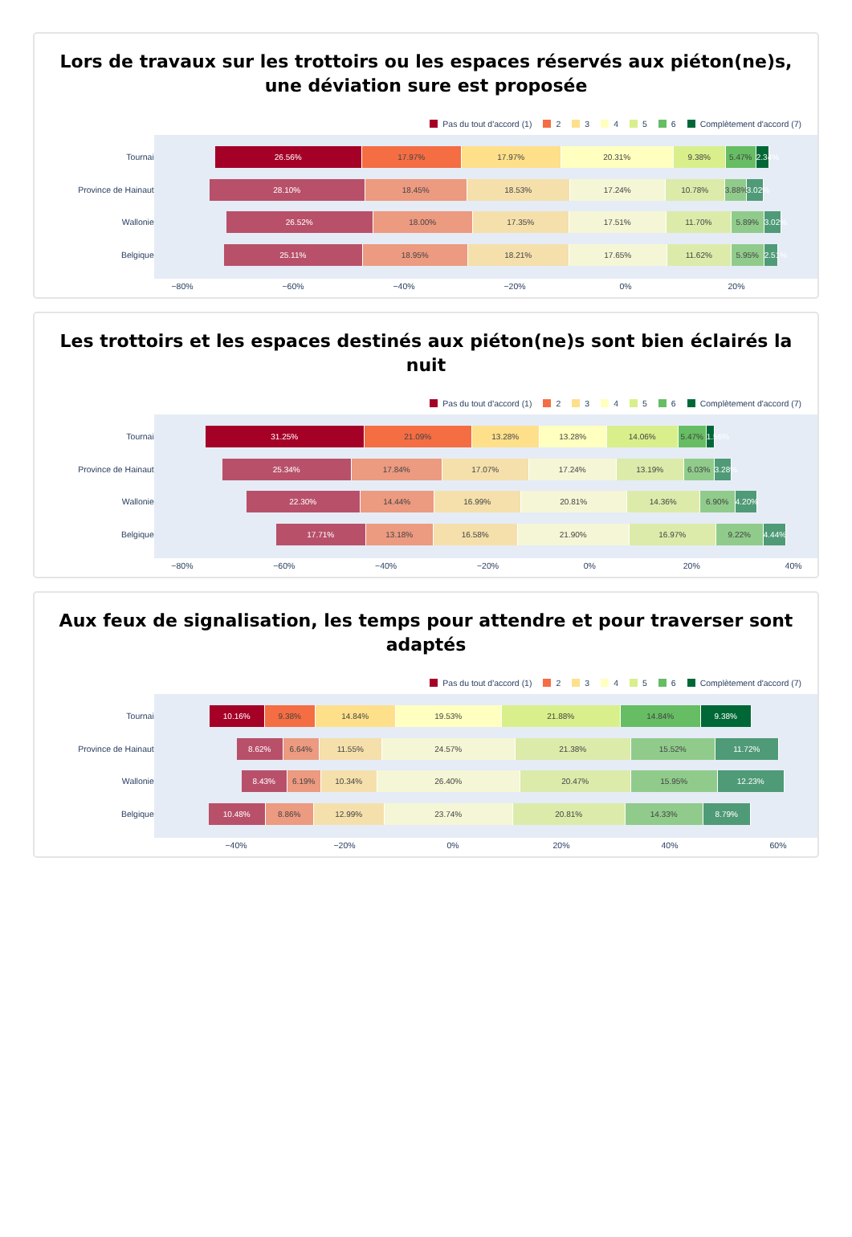Lors de travaux sur les trottoirs ou les espaces réservés aux piéton(ne)s, une déviation sure est proposée
Pas du tout d'accord (1) 2 3 4 5 6 Complètement d'accord (7)
Tournai
Province de Hainaut
Wallonie
Belgique
26.56% 17.97% 17.97% 20.31% 9.38% 5.47% 2.34%
28.10% 18.45% 18.53% 17.24% 10.78% 3.88% 3.02%
26.52% 18.00% 17.35% 17.51% 11.70% 5.89% 3.02%
25.11% 18.95% 18.21% 17.65% 11.62% 5.95% 2.51%
−80% −60% −40% −20% 0% 20%
Les trottoirs et les espaces destinés aux piéton(ne)s sont bien éclairés la nuit
Pas du tout d'accord (1) 2 3 4 5 6 Complètement d'accord (7)
Tournai
Province de Hainaut
Wallonie
Belgique
31.25% 21.09% 13.28% 13.28% 14.06% 5.47% 1.56%
25.34% 17.84% 17.07% 17.24% 13.19% 6.03% 3.28%
22.30% 14.44% 16.99% 20.81% 14.36% 6.90% 4.20%
17.71% 13.18% 16.58% 21.90% 16.97% 9.22% 4.44%
−80% −60% −40% −20% 0% 20% 40%
Aux feux de signalisation, les temps pour attendre et pour traverser sont adaptés
Pas du tout d'accord (1) 2 3 4 5 6 Complètement d'accord (7)
Tournai
Province de Hainaut
Wallonie
Belgique
10.16% 9.38% 14.84% 19.53% 21.88% 14.84% 9.38%
8.62% 6.64% 11.55% 24.57% 21.38% 15.52% 11.72%
8.43% 6.19% 10.34% 26.40% 20.47% 15.95% 12.23%
10.48% 8.86% 12.99% 23.74% 20.81% 14.33% 8.79%
−40% −20% 0% 20% 40% 60%